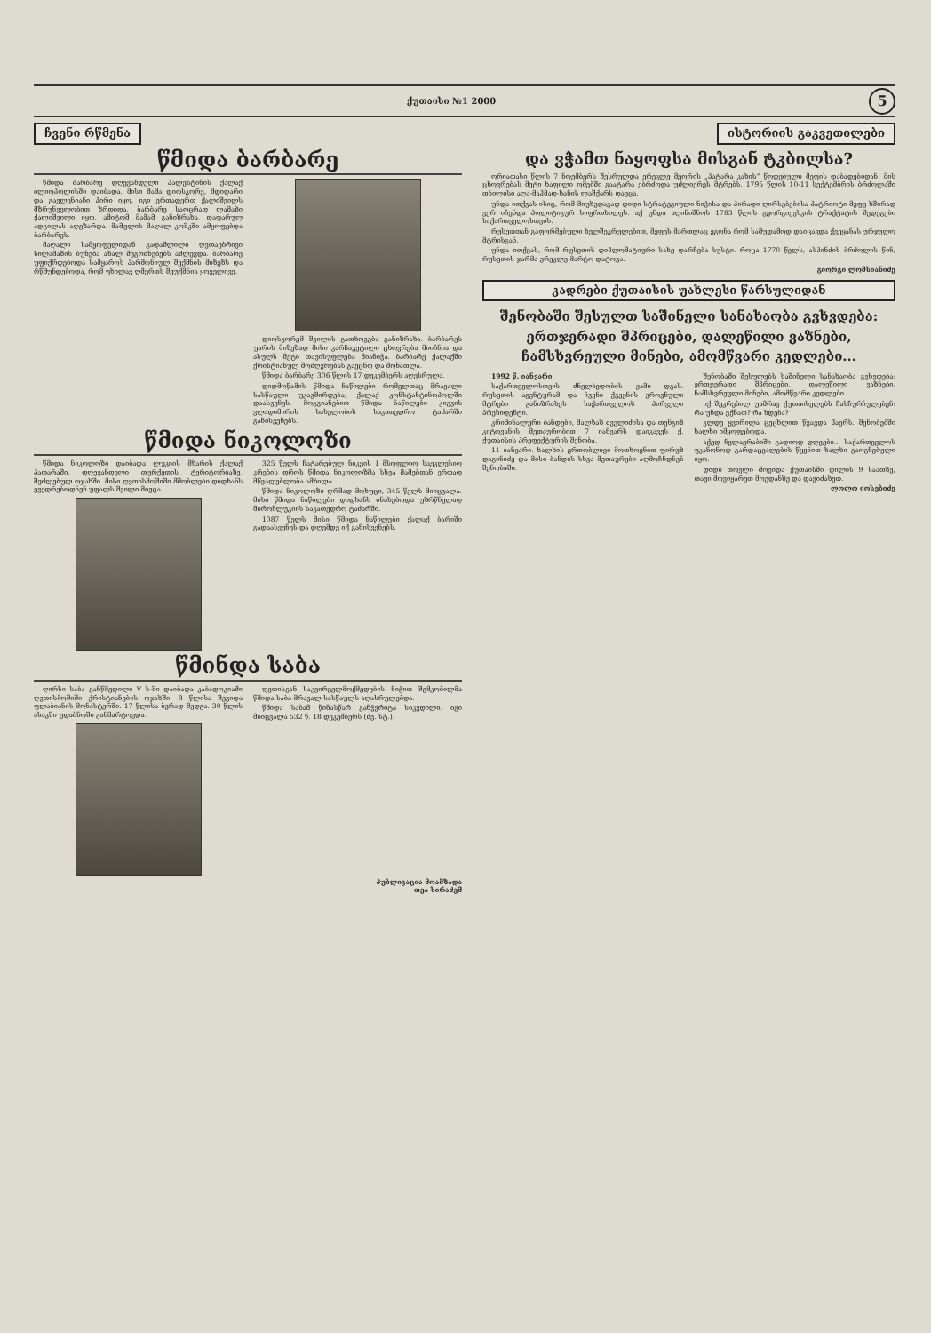ქუთაისი №1 2000
5
ჩვენი რწმენა
წმიდა ბარბარე
წმიდა ბარბარე დღევანდელი ჰალესტინის ქალაქ ილიოპოლისში დაიბადა. მისი მამა დიოსკორე, მდიდარი და გავლენიანი პირი იყო. იგი ერთადერთ ქალიშვილს მზრუნველობით ზრდიდა. ბარბარე საოცრად ლამაზი ქალიშვილი იყო, ამიტომ მამამ განიზრახა, დაფარულ ადგილას აღეზარდა. მამულის მაღალ კოშკში ამყოფებდა ბარბარეს.
მაღალი სამყოფელიდან გადაშლილი ღვთაებრივი სილამაზის ბუნება ახალ შეგრძნებებს აძლევდა. ბარბარე უფიქრდებოდა სამყაროს ჰარმონიულ შექმნის მიზეზს და რწმუნდებოდა, რომ უხილავ ღმერთს შეუქმნია ყოველივე.
დიოსკორემ შვილის გათხოვება განიზრახა. ბარბარეს უარის მიზეზად მისი კარჩაკეტილი ცხოვრება მიიჩნია და ასულს მეტი თავისუფლება მიანიჭა. ბარბარე ქალაქში ქრისტიანულ მოძღვრებას გაეცნო და მონათლა.
წმიდა ბარბარე 306 წლის 17 დეკემბერს აღესრულა.
დიდმოწამის წმიდა ნაწილები რომელთაც მრავალი სასწაული უკავშირდება, ქალაქ კონსტანტინოპოლში დაასვენეს. მოგვიანებით წმიდა ნაწილები კიევის ვლადიმირის სახელობის საკათედრო ტაძარში განისვენებს.
წმიდა ნიკოლოზი
წმიდა ნიკოლოზი დაიბადა ლუკიის მხარის ქალაქ პათარაში, დღევანდელი თურქეთის ტერიტორიაზე, შეძლებულ ოჯახში. მისი ღვთისმოშიში მშობლები დიდხანს ევედრებოდნენ უფალს შვილი მიეცა.
325 წელს ჩატარებულ ნიკეის I მსოფლიო საეკლესიო კრების დროს წმიდა ნიკოლოზმა სხვა მამებთან ერთად მწვალებლობა ამხილა.
წმიდა ნიკოლოზი ღრმად მოხუცი, 345 წელს მიიცვალა. მისი წმიდა ნაწილები დიდხანს ინახებოდა უზრწნელად მირონლუკიის საკათედრო ტაძარში.
1087 წელს მისი წმიდა ნაწილები ქალაქ ბარიში გადაასვენეს და დღემდე იქ განისვენებს.
წმინდა საბა
ღირსი საბა განწმედილი V ს-ში დაიბადა კაბადოკიაში ღვთისმოშიში ქრისტიანების ოჯახში. 8 წლისა შევიდა ფლაბიანის მონასტერში. 17 წლისა ბერად შედგა. 30 წლის ასაკში უდაბნოში განმარტოვდა.
ღვთისგან საკვირველმოქმედების ნიჭით შემკობილმა წმიდა საბა მრავალ სასწაულს აღასრულებდა.
წმიდა საბამ წინასწარ განჭვრიტა სიკვდილი. იგი მიიცვალა 532 წ. 18 დეკემბერს (ძვ. სტ.).
პუბლიკაცია მოამზადა
თეა სირაძემ
ისტორიის გაკვეთილები
და ვჭამთ ნაყოფსა მისგან ტკბილსა?
ორიათასი წლის 7 ნოემბერს შესრულდა ერეკლე მეორის „პატარა კახის“ წოდებული მეფის დაბადებიდან. მის ცხოვრებას მეტი ხაფილი ომებში გაატარა ებრძოდა უძლიერეს მტრებს. 1795 წლის 10-11 სექტემბრის ბრძოლაში თბილისი აღა-მაჰმად-ხანის ლაშქარს დაეცა.
უნდა ითქვას ისიც, რომ მიუხედავად დიდი სტრატეგიული ნიჭისა და პირადი ღირსებებისა პატრიოტი მეფე ხშირად ვერ იჩენდა პოლიტიკურ სიფრთხილეს. აქ უნდა აღინიშნოს 1783 წლის გეორგიევსკის ტრაქტატის შედეგები საქართველოსთვის.
რუსეთთან გაფორმებული ხელშეკრულებით, მეფეს მართლაც ეგონა რომ სამუდამოდ დაიცავდა ქვეყანას ურჯულო მტრისგან.
უნდა ითქვას, რომ რუსეთის დიპლომატიური სახე დარჩება სუსტი. როცა 1770 წელს, ასპინძის ბრძოლის წინ, რუსეთის ჯარმა ერეკლე მარტო დატოვა.
გიორგი ლომსიანიძე
კადრები ქუთაისის უახლესი წარსულიდან
შენობაში შესულთ საშინელი სანახაობა გვხვდება:
ერთჯერადი შპრიცები, დალეწილი ვაზნები,
ჩამსხვრეული მინები, ამომწვარი კედლები...
1992 წ. იანვარი
საქართველოსთვის ძნელბედობის ჟამი დგას. რუსეთის აგენტურამ და ჩვენი ქვეყნის ეროვნული მტრები განიზრახეს საქართველოს პირველი პრეზიდენტი.
კრიმინალური ბანდები, მალხაზ ძველიძისა და თენგიზ კიტოვანის მეთაურობით 7 იანვარს დაიკავეს ქ. ქუთაისის პრეფექტურის შენობა.
11 იანვარი. ხალხის ერთობლივი მოთხოვნით ფირუზ დაგინიძე და მისი ბანდის სხვა მეთაურები აღმოჩნდნენ შენობაში.
შენობაში შესულებს საშინელი სანახაობა გვხვდება: ერთჯერადი შპრიცები, დალეწილი ვაზნები, ჩამსხვრეული მინები, ამომწვარი კედლები.
იქ შეკრებილ უამრავ ქუთაისელებს ჩასჩურჩულებენ: რა უნდა ექნათ? რა ხდება?
კლდე ყვირილა ცეცხლით წვავდა ჰაერს. შენობებში ხალხი იმყოფებოდა.
აქედ ჩელავრაბიში გადიოდ დღეები... საქართველოს უკანონოდ გარდაცვალების წყენით ხალხი გაოგნებული იყო.
დიდი თოვლი მოვიდა ქუთაისში დილის 9 საათზე, თავი მოვიყარეთ მოედანზე და დავიძახეთ.
ლოლო იოსებიძე